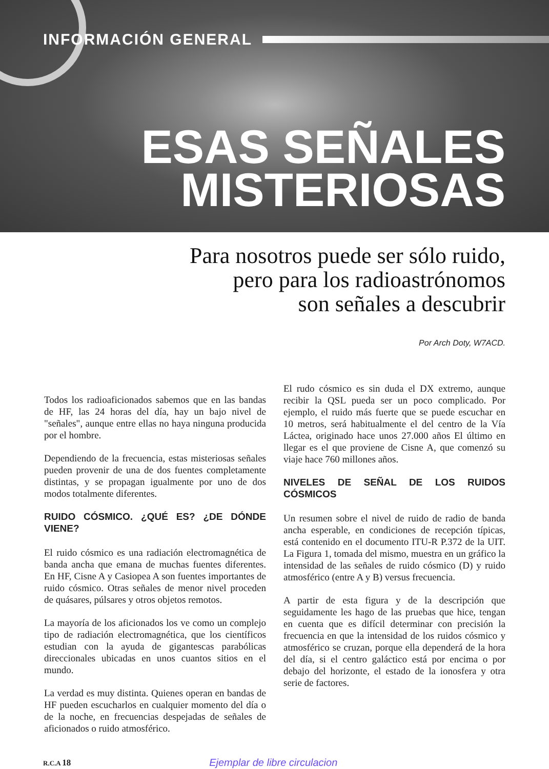INFORMACIÓN GENERAL
ESAS SEÑALES
MISTERIOSAS
Para nosotros puede ser sólo ruido,
pero para los radioastrónomos
son señales a descubrir
Por Arch Doty, W7ACD.
Todos los radioaficionados sabemos que en las bandas de HF, las 24 horas del día, hay un bajo nivel de "señales", aunque entre ellas no haya ninguna producida por el hombre.
Dependiendo de la frecuencia, estas misteriosas señales pueden provenir de una de dos fuentes completamente distintas, y se propagan igualmente por uno de dos modos totalmente diferentes.
RUIDO CÓSMICO. ¿QUÉ ES? ¿DE DÓNDE VIENE?
El ruido cósmico es una radiación electromagnética de banda ancha que emana de muchas fuentes diferentes. En HF, Cisne A y Casiopea A son fuentes importantes de ruido cósmico. Otras señales de menor nivel proceden de quásares, púlsares y otros objetos remotos.
La mayoría de los aficionados los ve como un complejo tipo de radiación electromagnética, que los científicos estudian con la ayuda de gigantescas parabólicas direccionales ubicadas en unos cuantos sitios en el mundo.
La verdad es muy distinta. Quienes operan en bandas de HF pueden escucharlos en cualquier momento del día o de la noche, en frecuencias despejadas de señales de aficionados o ruido atmosférico.
El rudo cósmico es sin duda el DX extremo, aunque recibir la QSL pueda ser un poco complicado. Por ejemplo, el ruido más fuerte que se puede escuchar en 10 metros, será habitualmente el del centro de la Vía Láctea, originado hace unos 27.000 años El último en llegar es el que proviene de Cisne A, que comenzó su viaje hace 760 millones años.
NIVELES DE SEÑAL DE LOS RUIDOS CÓSMICOS
Un resumen sobre el nivel de ruido de radio de banda ancha esperable, en condiciones de recepción típicas, está contenido en el documento ITU-R P.372 de la UIT. La Figura 1, tomada del mismo, muestra en un gráfico la intensidad de las señales de ruido cósmico (D) y ruido atmosférico (entre A y B) versus frecuencia.
A partir de esta figura y de la descripción que seguidamente les hago de las pruebas que hice, tengan en cuenta que es difícil determinar con precisión la frecuencia en que la intensidad de los ruidos cósmico y atmosférico se cruzan, porque ella dependerá de la hora del día, si el centro galáctico está por encima o por debajo del horizonte, el estado de la ionosfera y otra serie de factores.
R.C.A 18 Ejemplar de libre circulacion